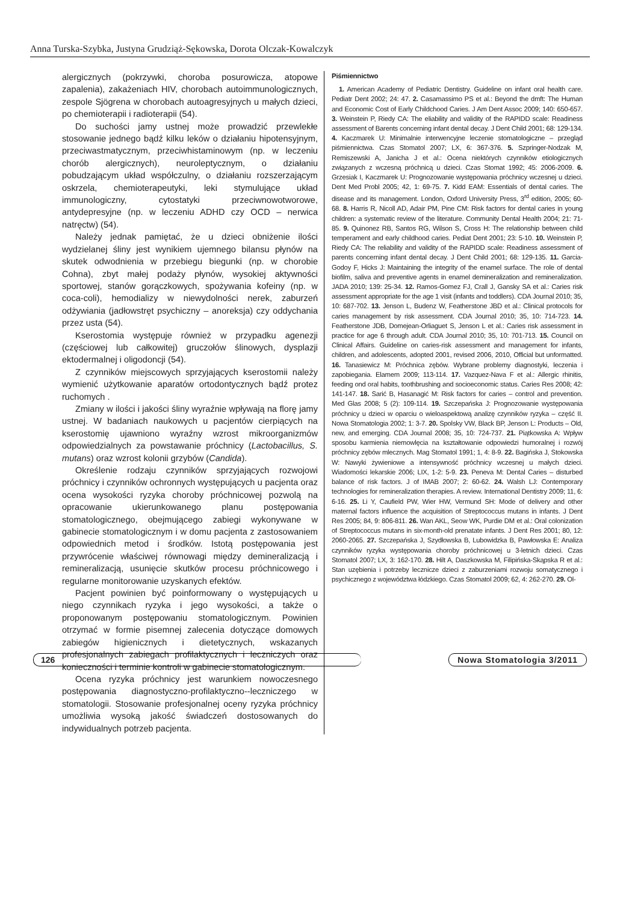Anna Turska-Szybka, Justyna Grudziąż-Sękowska, Dorota Olczak-Kowalczyk
alergicznych (pokrzywki, choroba posurowicza, atopowe zapalenia), zakażeniach HIV, chorobach autoimmunologicznych, zespole Sjögrena w chorobach autoagresyjnych u małych dzieci, po chemioterapii i radioterapii (54).
Do suchości jamy ustnej może prowadzić przewlekłe stosowanie jednego bądź kilku leków o działaniu hipotensyjnym, przeciwastmatycznym, przeciwhistaminowym (np. w leczeniu chorób alergicznych), neuroleptycznym, o działaniu pobudzającym układ współczulny, o działaniu rozszerzającym oskrzela, chemioterapeutyki, leki stymulujące układ immunologiczny, cytostatyki przeciwnowotworowe, antydepresyjne (np. w leczeniu ADHD czy OCD – nerwica natręctw) (54).
Należy jednak pamiętać, że u dzieci obniżenie ilości wydzielanej śliny jest wynikiem ujemnego bilansu płynów na skutek odwodnienia w przebiegu biegunki (np. w chorobie Cohna), zbyt małej podaży płynów, wysokiej aktywności sportowej, stanów gorączkowych, spożywania kofeiny (np. w coca-coli), hemodializy w niewydolności nerek, zaburzeń odżywiania (jadłowstręt psychiczny – anoreksja) czy oddychania przez usta (54).
Kserostomia występuje również w przypadku agenezji (częściowej lub całkowitej) gruczołów ślinowych, dysplazji ektodermalnej i oligodoncji (54).
Z czynników miejscowych sprzyjających kserostomii należy wymienić użytkowanie aparatów ortodontycznych bądź protez ruchomych .
Zmiany w ilości i jakości śliny wyraźnie wpływają na florę jamy ustnej. W badaniach naukowych u pacjentów cierpiących na kserostomię ujawniono wyraźny wzrost mikroorganizmów odpowiedzialnych za powstawanie próchnicy (Lactobacillus, S. mutans) oraz wzrost kolonii grzybów (Candida).
Określenie rodzaju czynników sprzyjających rozwojowi próchnicy i czynników ochronnych występujących u pacjenta oraz ocena wysokości ryzyka choroby próchnicowej pozwolą na opracowanie ukierunkowanego planu postępowania stomatologicznego, obejmującego zabiegi wykonywane w gabinecie stomatologicznym i w domu pacjenta z zastosowaniem odpowiednich metod i środków. Istotą postępowania jest przywrócenie właściwej równowagi między demineralizacją i remineralizacją, usunięcie skutków procesu próchnicowego i regularne monitorowanie uzyskanych efektów.
Pacjent powinien być poinformowany o występujących u niego czynnikach ryzyka i jego wysokości, a także o proponowanym postępowaniu stomatologicznym. Powinien otrzymać w formie pisemnej zalecenia dotyczące domowych zabiegów higienicznych i dietetycznych, wskazanych profesjonalnych zabiegach profilaktycznych i leczniczych oraz konieczności i terminie kontroli w gabinecie stomatologicznym.
Ocena ryzyka próchnicy jest warunkiem nowoczesnego postępowania diagnostyczno-profilaktyczno--leczniczego w stomatologii. Stosowanie profesjonalnej oceny ryzyka próchnicy umożliwia wysoką jakość świadczeń dostosowanych do indywidualnych potrzeb pacjenta.
Piśmiennictwo
1. American Academy of Pediatric Dentistry. Guideline on infant oral health care. Pediatr Dent 2002; 24: 47. 2. Casamassimo PS et al.: Beyond the dmft: The Human and Economic Cost of Early Childchood Caries. J Am Dent Assoc 2009; 140: 650-657. 3. Weinstein P, Riedy CA: The eliability and validity of the RAPIDD scale: Readiness assessment of Barents concerning infant dental decay. J Dent Child 2001; 68: 129-134. 4. Kaczmarek U: Minimalnie interwencyjne leczenie stomatologiczne – przegląd piśmiennictwa. Czas Stomatol 2007; LX, 6: 367-376. 5. Szpringer-Nodzak M, Remiszewski A, Janicha J et al.: Ocena niektórych czynników etiologicznych związanych z wczesną próchnicą u dzieci. Czas Stomat 1992; 45: 2006-2009. 6. Grzesiak I, Kaczmarek U: Prognozowanie występowania próchnicy wczesnej u dzieci. Dent Med Probl 2005; 42, 1: 69-75. 7. Kidd EAM: Essentials of dental caries. The disease and its management. London, Oxford University Press, 3<sup>rd</sup> edition, 2005; 60-68. 8. Harris R, Nicoll AD, Adair PM, Pine CM: Risk factors for dental caries in young children: a systematic review of the literature. Community Dental Health 2004; 21: 71-85. 9. Quinonez RB, Santos RG, Wilson S, Cross H: The relationship between child temperament and early childhood caries. Pediat Dent 2001; 23: 5-10. 10. Weinstein P, Riedy CA: The reliability and validity of the RAPIDD scale: Readiness assessment of parents concerning infant dental decay. J Dent Child 2001; 68: 129-135. 11. Garcia-Godoy F, Hicks J: Maintaining the integrity of the enamel surface. The role of dental biofilm, saliva and preventive agents in enamel demineralization and remineralization. JADA 2010; 139: 25-34. 12. Ramos-Gomez FJ, Crall J, Gansky SA et al.: Caries risk assessment appropriate for the age 1 visit (infants and toddlers). CDA Journal 2010; 35, 10: 687-702. 13. Jenson L, Budenz W, Featherstone JBD et al.: Clinical protocols for caries management by risk assessment. CDA Journal 2010; 35, 10: 714-723. 14. Featherstone JDB, Domejean-Orliaguet S, Jenson L et al.: Caries risk assessment in practice for age 6 through adult. CDA Journal 2010; 35, 10: 701-713. 15. Council on Clinical Affairs. Guideline on caries-risk assessment and management for infants, children, and adolescents, adopted 2001, revised 2006, 2010, Official but unformatted. 16. Tanasiewicz M: Próchnica zębów. Wybrane problemy diagnostyki, leczenia i zapobiegania. Elamem 2009; 113-114. 17. Vazquez-Nava F et al.: Allergic rhinitis, feeding ond oral habits, toothbrushing and socioeconomic status. Caries Res 2008; 42: 141-147. 18. Sarić B, Hasanagić M: Risk factors for caries – control and prevention. Med Glas 2008; 5 (2): 109-114. 19. Szczepańska J: Prognozowanie występowania próchnicy u dzieci w oparciu o wieloaspektową analizę czynników ryzyka – część II. Nowa Stomatologia 2002; 1: 3-7. 20. Spolsky VW, Black BP, Jenson L: Products – Old, new, and emerging. CDA Journal 2008; 35, 10: 724-737. 21. Piątkowska A: Wpływ sposobu karmienia niemowlęcia na kształtowanie odpowiedzi humoralnej i rozwój próchnicy zębów mlecznych. Mag Stomatol 1991; 1, 4: 8-9. 22. Bagińska J, Stokowska W: Nawyki żywieniowe a intensywność próchnicy wczesnej u małych dzieci. Wiadomości lekarskie 2006; LIX, 1-2: 5-9. 23. Peneva M: Dental Caries – disturbed balance of risk factors. J of IMAB 2007; 2: 60-62. 24. Walsh LJ: Contemporary technologies for remineralization therapies. A review. International Dentistry 2009; 11, 6: 6-16. 25. Li Y, Caufield PW, Wier HW, Vermund SH: Mode of delivery and other maternal factors influence the acquisition of Streptococcus mutans in infants. J Dent Res 2005; 84, 9: 806-811. 26. Wan AKL, Seow WK, Purdie DM et al.: Oral colonization of Streptococcus mutans in six-month-old prenatate infants. J Dent Res 2001; 80, 12: 2060-2065. 27. Szczepańska J, Szydłowska B, Lubowidzka B, Pawłowska E: Analiza czynników ryzyka występowania choroby próchnicowej u 3-letnich dzieci. Czas Stomatol 2007; LX, 3: 162-170. 28. Hilt A, Daszkowska M, Filipińska-Skąpska R et al.: Stan uzębienia i potrzeby lecznicze dzieci z zaburzeniami rozwoju somatycznego i psychicznego z województwa łódzkiego. Czas Stomatol 2009; 62, 4: 262-270. 29. Ol-
126 Nowa Stomatologia 3/2011